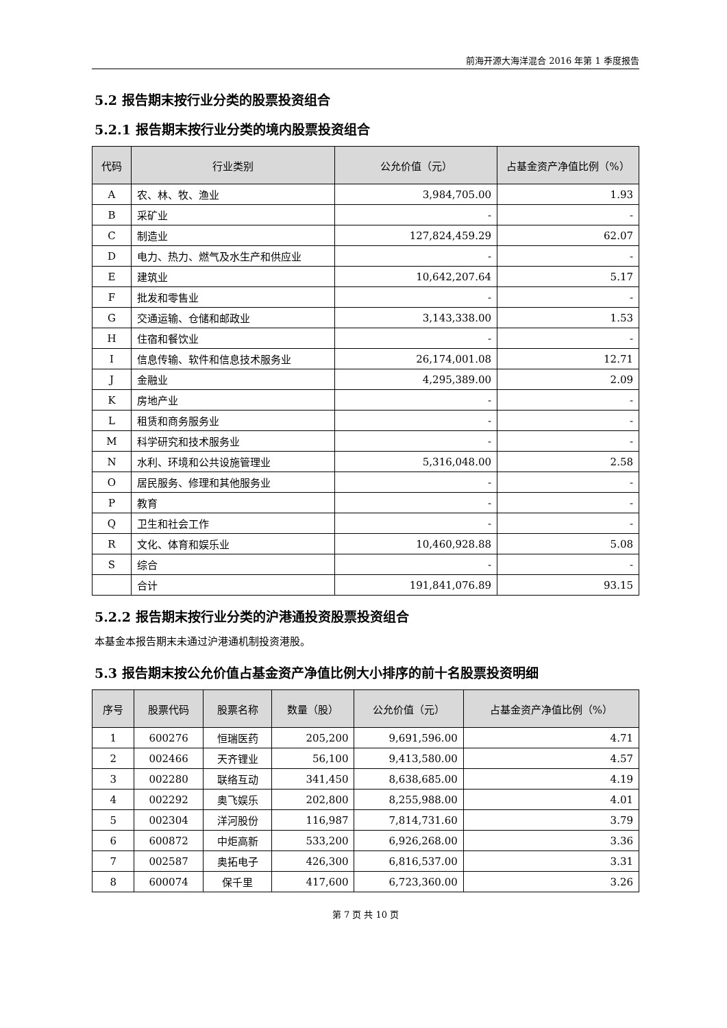前海开源大海洋混合 2016 年第 1 季度报告
5.2 报告期末按行业分类的股票投资组合
5.2.1 报告期末按行业分类的境内股票投资组合
| 代码 | 行业类别 | 公允价值（元） | 占基金资产净值比例（%） |
| --- | --- | --- | --- |
| A | 农、林、牧、渔业 | 3,984,705.00 | 1.93 |
| B | 采矿业 | - | - |
| C | 制造业 | 127,824,459.29 | 62.07 |
| D | 电力、热力、燃气及水生产和供应业 | - | - |
| E | 建筑业 | 10,642,207.64 | 5.17 |
| F | 批发和零售业 | - | - |
| G | 交通运输、仓储和邮政业 | 3,143,338.00 | 1.53 |
| H | 住宿和餐饮业 | - | - |
| I | 信息传输、软件和信息技术服务业 | 26,174,001.08 | 12.71 |
| J | 金融业 | 4,295,389.00 | 2.09 |
| K | 房地产业 | - | - |
| L | 租赁和商务服务业 | - | - |
| M | 科学研究和技术服务业 | - | - |
| N | 水利、环境和公共设施管理业 | 5,316,048.00 | 2.58 |
| O | 居民服务、修理和其他服务业 | - | - |
| P | 教育 | - | - |
| Q | 卫生和社会工作 | - | - |
| R | 文化、体育和娱乐业 | 10,460,928.88 | 5.08 |
| S | 综合 | - | - |
| | 合计 | 191,841,076.89 | 93.15 |
5.2.2 报告期末按行业分类的沪港通投资股票投资组合
本基金本报告期末未通过沪港通机制投资港股。
5.3 报告期末按公允价值占基金资产净值比例大小排序的前十名股票投资明细
| 序号 | 股票代码 | 股票名称 | 数量（股） | 公允价值（元） | 占基金资产净值比例（%） |
| --- | --- | --- | --- | --- | --- |
| 1 | 600276 | 恒瑞医药 | 205,200 | 9,691,596.00 | 4.71 |
| 2 | 002466 | 天齐锂业 | 56,100 | 9,413,580.00 | 4.57 |
| 3 | 002280 | 联络互动 | 341,450 | 8,638,685.00 | 4.19 |
| 4 | 002292 | 奥飞娱乐 | 202,800 | 8,255,988.00 | 4.01 |
| 5 | 002304 | 洋河股份 | 116,987 | 7,814,731.60 | 3.79 |
| 6 | 600872 | 中炬高新 | 533,200 | 6,926,268.00 | 3.36 |
| 7 | 002587 | 奥拓电子 | 426,300 | 6,816,537.00 | 3.31 |
| 8 | 600074 | 保千里 | 417,600 | 6,723,360.00 | 3.26 |
第 7 页 共 10 页